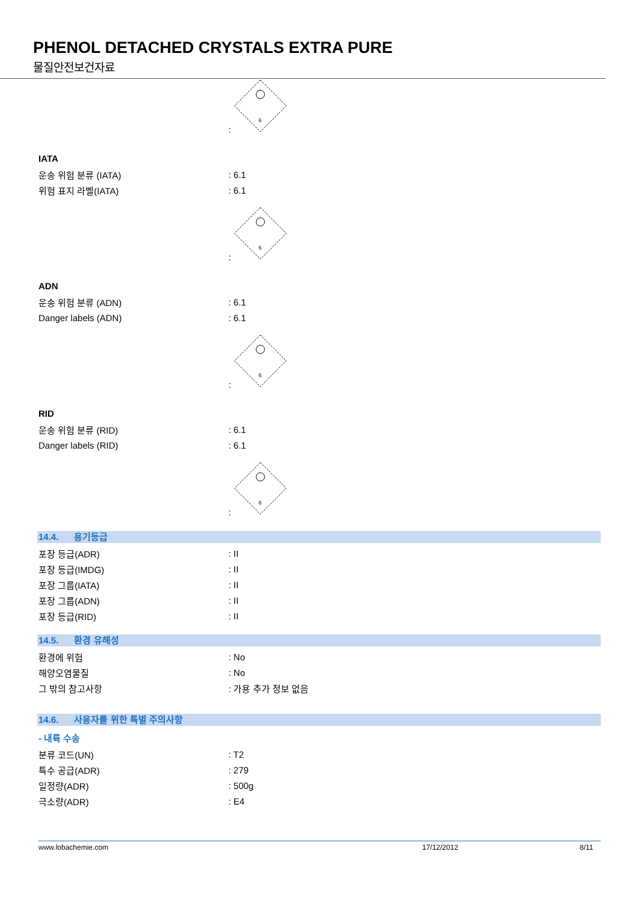PHENOL DETACHED CRYSTALS EXTRA PURE
물질안전보건자료
:
6
IATA
운송 위험 분류 (IATA) : 6.1
위험 표지 라벨(IATA) : 6.1
:
6
ADN
운송 위험 분류 (ADN) : 6.1
Danger labels (ADN) : 6.1
:
6
RID
운송 위험 분류 (RID) : 6.1
Danger labels (RID) : 6.1
:
6
14.4. 용기등급
포장 등급(ADR) : II
포장 등급(IMDG) : II
포장 그룹(IATA) : II
포장 그룹(ADN) : II
포장 등급(RID) : II
14.5. 환경 유해성
환경에 위험 : No
해양오염물질 : No
그 밖의 참고사항 : 가용 추가 정보 없음
14.6. 사용자를 위한 특별 주의사항
- 내륙 수송
분류 코드(UN) : T2
특수 공급(ADR) : 279
일정량(ADR) : 500g
극소량(ADR) : E4
www.lobachemie.com 17/12/2012 8/11